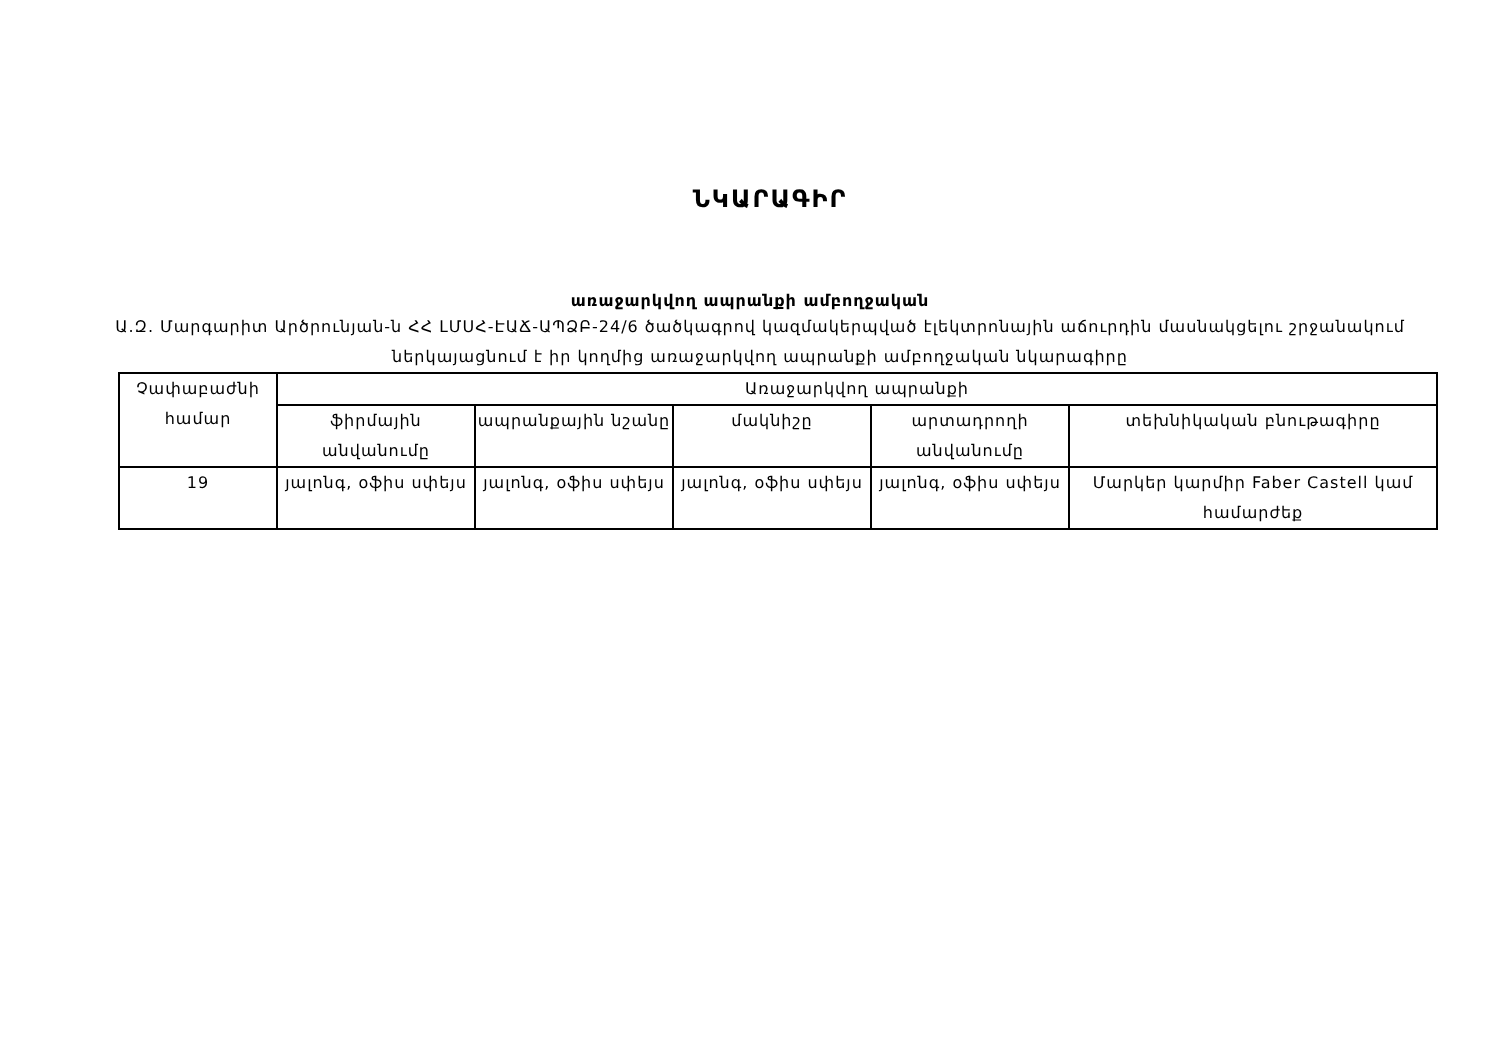ՆԿԱՐԱԳԻՐ
առաջարկվող ապրանքի ամբողջական
Ա.Զ. Մարգարիտ Արծրունյան-ն ՀՀ ԼՄՍՀ-ԷԱՃ-ԱՊՁԲ-24/6 ծածկագրով կազմակերպված էլեկտրոնային աճուրդին մասնակցելու շրջանակում ներկայացնում է իր կողմից առաջարկվող ապրանքի ամբողջական նկարագիրը
| Չափաբաժնի համար | Առաջարկվող ապրանքի | | | | |
| | ֆիրմային անվանումը | ապրանքային նշանը | մակնիշը | արտադրողի անվանումը | տեխնիկական բնութագիրը |
| 19 | յալոնգ, օֆիս սփեյս | յալոնգ, օֆիս սփեյս | յալոնգ, օֆիս սփեյս | յալոնգ, օֆիս սփեյս | Մարկեր կարմիր Faber Castell կամ համարժեք |